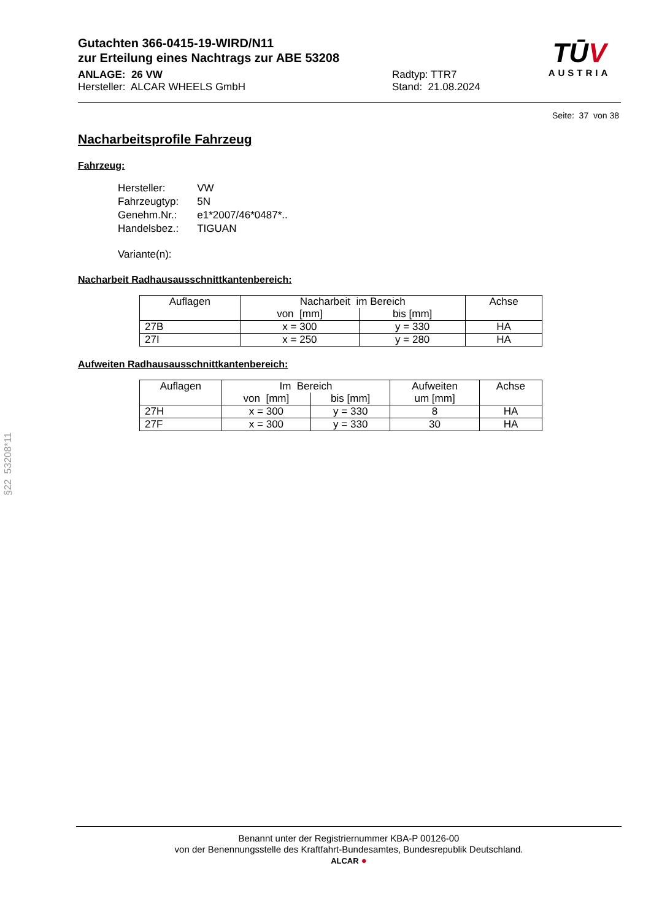Gutachten 366-0415-19-WIRD/N11
zur Erteilung eines Nachtrags zur ABE 53208
ANLAGE: 26 VW
Hersteller: ALCAR WHEELS GmbH
Radtyp: TTR7
Stand: 21.08.2024
TŪV
AUSTRIA
Seite: 37 von 38
Nacharbeitsprofile Fahrzeug
Fahrzeug:
| Hersteller: | VW |
| Fahrzeugtyp: | 5N |
| Genehm.Nr.: | e1*2007/46*0487*.. |
| Handelsbez.: | TIGUAN |
| Variante(n): | |
Nacharbeit Radhausausschnittkantenbereich:
| Auflagen | Nacharbeit im Bereich | | Achse |
| --- | --- | --- | --- |
| | von [mm] | bis [mm] | |
| 27B | x = 300 | y = 330 | HA |
| 27I | x = 250 | y = 280 | HA |
Aufweiten Radhausausschnittkantenbereich:
| Auflagen | Im Bereich | | Aufweiten | Achse |
| --- | --- | --- | --- | --- |
| | von [mm] | bis [mm] | um [mm] | |
| 27H | x = 300 | y = 330 | 8 | HA |
| 27F | x = 300 | y = 330 | 30 | HA |
§22 53208*11
Benannt unter der Registriernummer KBA-P 00126-00
von der Benennungsstelle des Kraftfahrt-Bundesamtes, Bundesrepublik Deutschland.
ALCAR ●